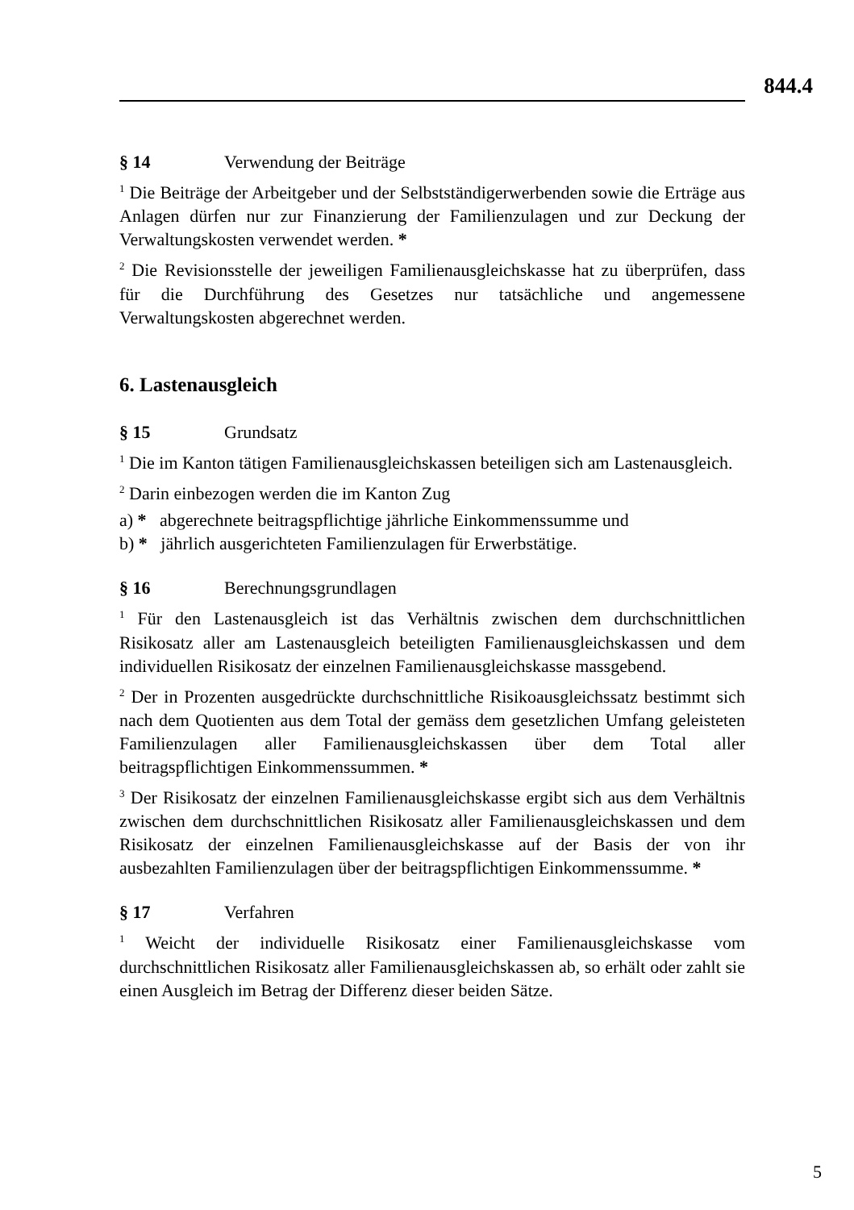844.4
§ 14 Verwendung der Beiträge
<sup>1</sup> Die Beiträge der Arbeitgeber und der Selbstständigerwerbenden sowie die Erträge aus Anlagen dürfen nur zur Finanzierung der Familienzulagen und zur Deckung der Verwaltungskosten verwendet werden. *
<sup>2</sup> Die Revisionsstelle der jeweiligen Familienausgleichskasse hat zu überprüfen, dass für die Durchführung des Gesetzes nur tatsächliche und angemessene Verwaltungskosten abgerechnet werden.
6. Lastenausgleich
§ 15 Grundsatz
<sup>1</sup> Die im Kanton tätigen Familienausgleichskassen beteiligen sich am Lastenausgleich.
<sup>2</sup> Darin einbezogen werden die im Kanton Zug
a) * abgerechnete beitragspflichtige jährliche Einkommenssumme und
b) * jährlich ausgerichteten Familienzulagen für Erwerbstätige.
§ 16 Berechnungsgrundlagen
<sup>1</sup> Für den Lastenausgleich ist das Verhältnis zwischen dem durchschnittlichen Risikosatz aller am Lastenausgleich beteiligten Familienausgleichskassen und dem individuellen Risikosatz der einzelnen Familienausgleichskasse massgebend.
<sup>2</sup> Der in Prozenten ausgedrückte durchschnittliche Risikoausgleichssatz bestimmt sich nach dem Quotienten aus dem Total der gemäss dem gesetzlichen Umfang geleisteten Familienzulagen aller Familienausgleichskassen über dem Total aller beitragspflichtigen Einkommenssummen. *
<sup>3</sup> Der Risikosatz der einzelnen Familienausgleichskasse ergibt sich aus dem Verhältnis zwischen dem durchschnittlichen Risikosatz aller Familienausgleichskassen und dem Risikosatz der einzelnen Familienausgleichskasse auf der Basis der von ihr ausbezahlten Familienzulagen über der beitragspflichtigen Einkommenssumme. *
§ 17 Verfahren
<sup>1</sup> Weicht der individuelle Risikosatz einer Familienausgleichskasse vom durchschnittlichen Risikosatz aller Familienausgleichskassen ab, so erhält oder zahlt sie einen Ausgleich im Betrag der Differenz dieser beiden Sätze.
5